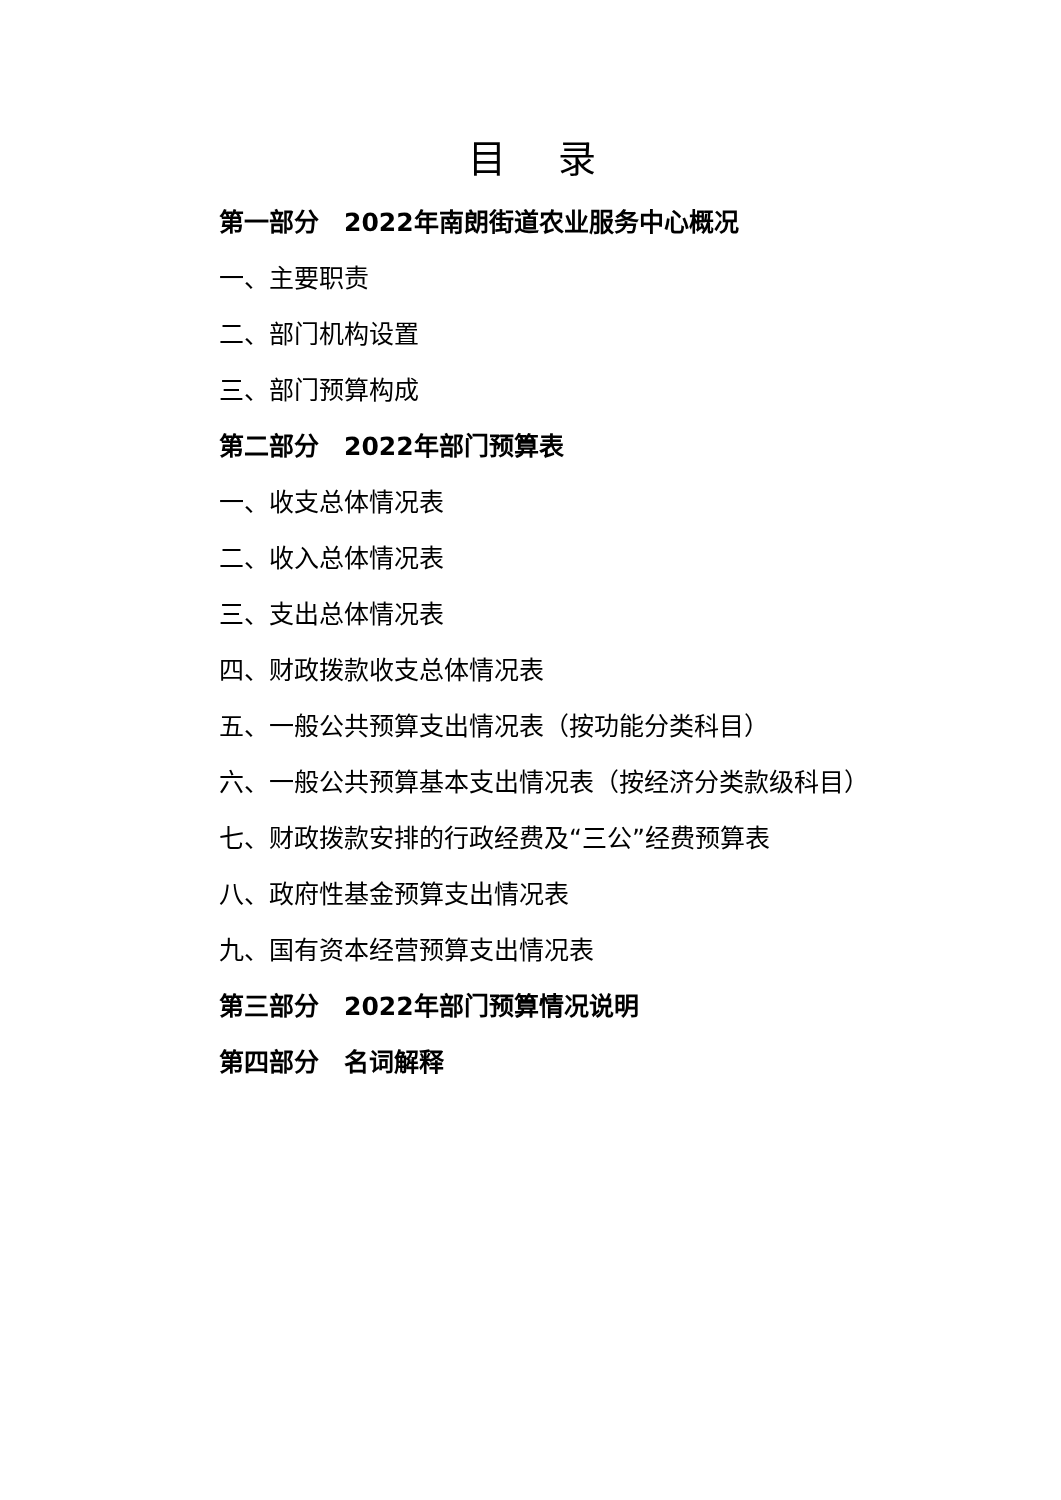目 录
第一部分　2022年南朗街道农业服务中心概况
一、主要职责
二、部门机构设置
三、部门预算构成
第二部分　2022年部门预算表
一、收支总体情况表
二、收入总体情况表
三、支出总体情况表
四、财政拨款收支总体情况表
五、一般公共预算支出情况表（按功能分类科目）
六、一般公共预算基本支出情况表（按经济分类款级科目）
七、财政拨款安排的行政经费及“三公”经费预算表
八、政府性基金预算支出情况表
九、国有资本经营预算支出情况表
第三部分　2022年部门预算情况说明
第四部分　名词解释